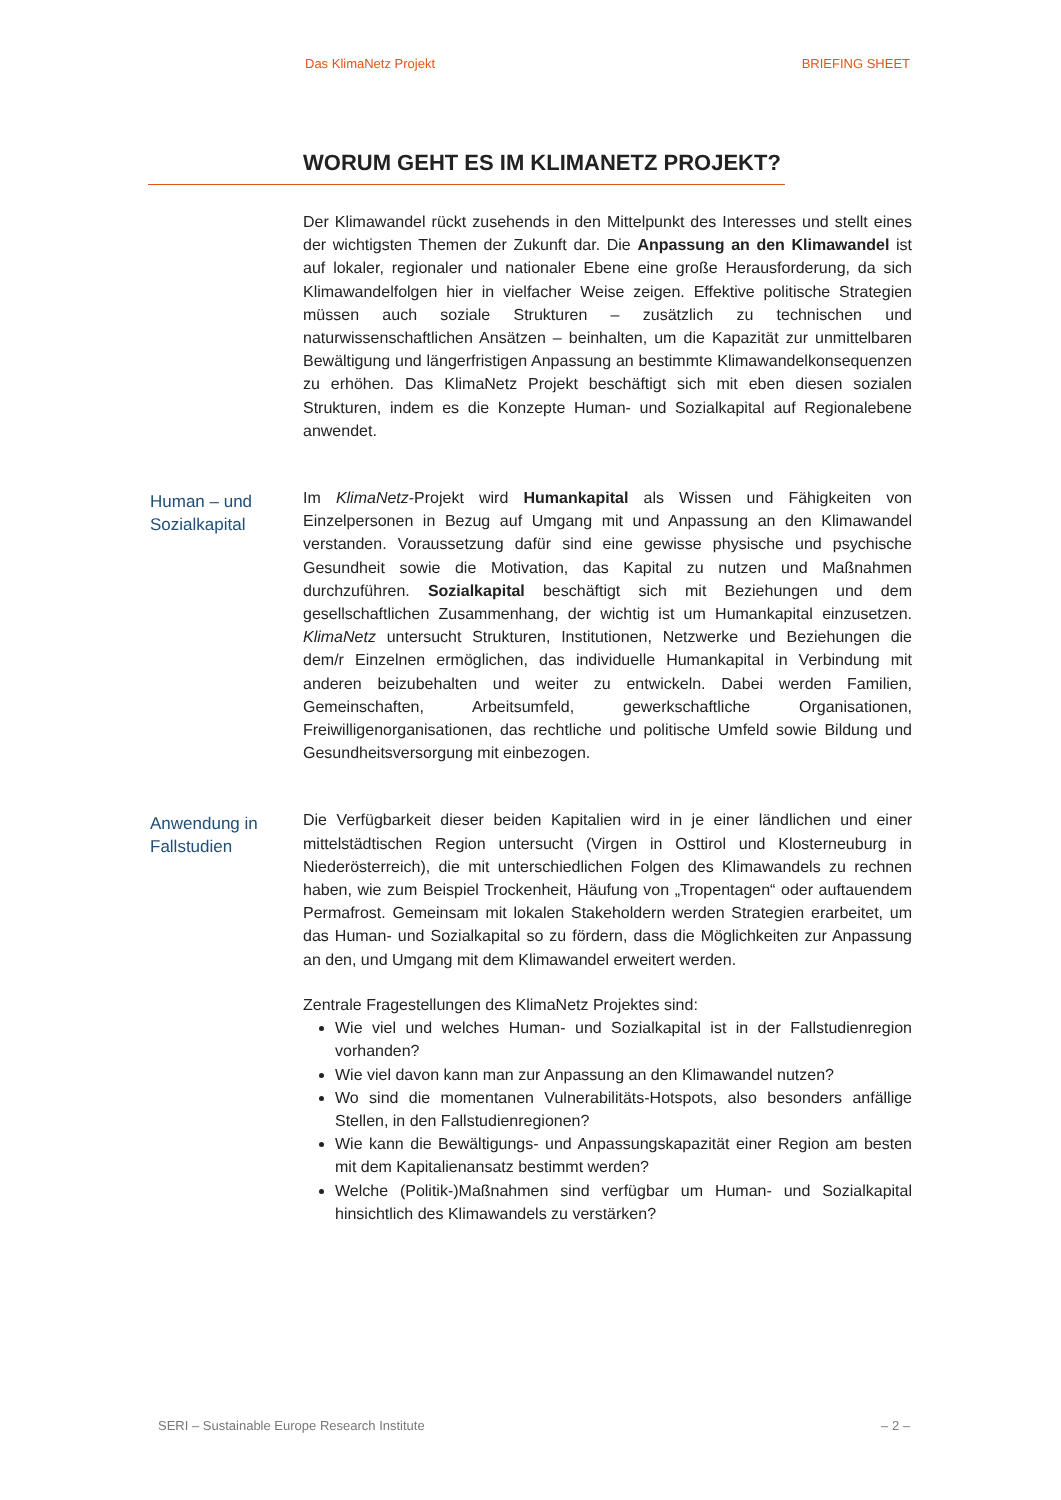Das KlimaNetz Projekt BRIEFING SHEET
WORUM GEHT ES IM KLIMANETZ PROJEKT?
Der Klimawandel rückt zusehends in den Mittelpunkt des Interesses und stellt eines der wichtigsten Themen der Zukunft dar. Die Anpassung an den Klimawandel ist auf lokaler, regionaler und nationaler Ebene eine große Herausforderung, da sich Klimawandelfolgen hier in vielfacher Weise zeigen. Effektive politische Strategien müssen auch soziale Strukturen – zusätzlich zu technischen und naturwissenschaftlichen Ansätzen – beinhalten, um die Kapazität zur unmittelbaren Bewältigung und längerfristigen Anpassung an bestimmte Klimawandelkonsequenzen zu erhöhen. Das KlimaNetz Projekt beschäftigt sich mit eben diesen sozialen Strukturen, indem es die Konzepte Human- und Sozialkapital auf Regionalebene anwendet.
Human – und Sozialkapital
Im KlimaNetz-Projekt wird Humankapital als Wissen und Fähigkeiten von Einzelpersonen in Bezug auf Umgang mit und Anpassung an den Klimawandel verstanden. Voraussetzung dafür sind eine gewisse physische und psychische Gesundheit sowie die Motivation, das Kapital zu nutzen und Maßnahmen durchzuführen. Sozialkapital beschäftigt sich mit Beziehungen und dem gesellschaftlichen Zusammenhang, der wichtig ist um Humankapital einzusetzen. KlimaNetz untersucht Strukturen, Institutionen, Netzwerke und Beziehungen die dem/r Einzelnen ermöglichen, das individuelle Humankapital in Verbindung mit anderen beizubehalten und weiter zu entwickeln. Dabei werden Familien, Gemeinschaften, Arbeitsumfeld, gewerkschaftliche Organisationen, Freiwilligenorganisationen, das rechtliche und politische Umfeld sowie Bildung und Gesundheitsversorgung mit einbezogen.
Anwendung in Fallstudien
Die Verfügbarkeit dieser beiden Kapitalien wird in je einer ländlichen und einer mittelstädtischen Region untersucht (Virgen in Osttirol und Klosterneuburg in Niederösterreich), die mit unterschiedlichen Folgen des Klimawandels zu rechnen haben, wie zum Beispiel Trockenheit, Häufung von „Tropentagen“ oder auftauendem Permafrost. Gemeinsam mit lokalen Stakeholdern werden Strategien erarbeitet, um das Human- und Sozialkapital so zu fördern, dass die Möglichkeiten zur Anpassung an den, und Umgang mit dem Klimawandel erweitert werden.
Zentrale Fragestellungen des KlimaNetz Projektes sind:
Wie viel und welches Human- und Sozialkapital ist in der Fallstudienregion vorhanden?
Wie viel davon kann man zur Anpassung an den Klimawandel nutzen?
Wo sind die momentanen Vulnerabilitäts-Hotspots, also besonders anfällige Stellen, in den Fallstudienregionen?
Wie kann die Bewältigungs- und Anpassungskapazität einer Region am besten mit dem Kapitalienansatz bestimmt werden?
Welche (Politik-)Maßnahmen sind verfügbar um Human- und Sozialkapital hinsichtlich des Klimawandels zu verstärken?
SERI – Sustainable Europe Research Institute – 2 –